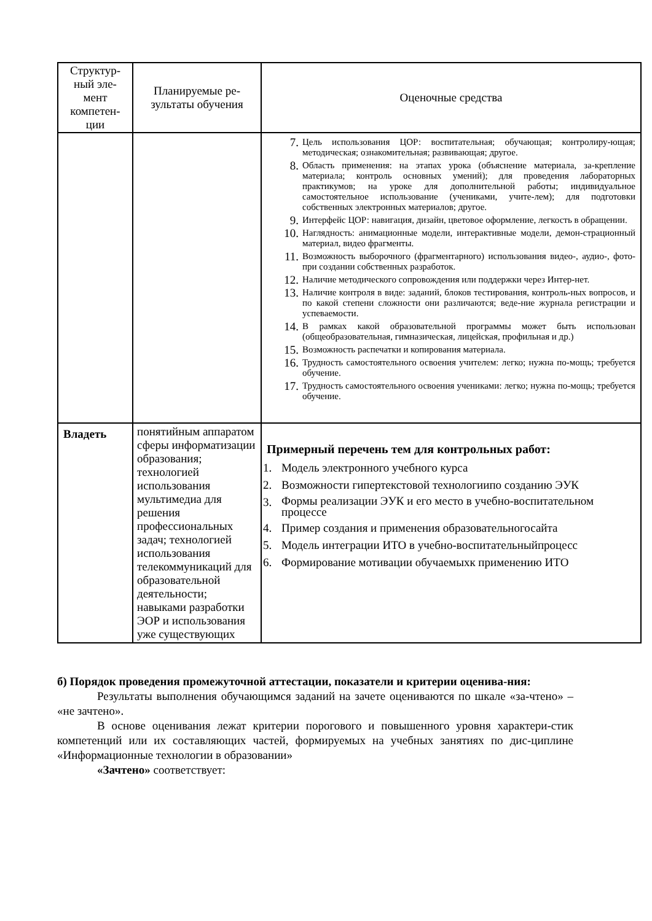| Структур- ный эле- мент компетен- ции | Планируемые ре- зультаты обучения | Оценочные средства |
| --- | --- | --- |
| | | 7. Цель использования ЦОР: воспитательная; обучающая; контролиру-ющая; методическая; ознакомительная; развивающая; другое. 8. Область применения: на этапах урока (объяснение материала, за-крепление материала; контроль основных умений); для проведения лабораторных практикумов; на уроке для дополнительной работы; индивидуальное самостоятельное использование (учениками, учите-лем); для подготовки собственных электронных материалов; другое. 9. Интерфейс ЦОР: навигация, дизайн, цветовое оформление, легкость в обращении. 10. Наглядность: анимационные модели, интерактивные модели, демон-страционный материал, видео фрагменты. 11. Возможность выборочного (фрагментарного) использования видео-, аудио-, фото- при создании собственных разработок. 12. Наличие методического сопровождения или поддержки через Интер-нет. 13. Наличие контроля в виде: заданий, блоков тестирования, контроль-ных вопросов, и по какой степени сложности они различаются; веде-ние журнала регистрации и успеваемости. 14. В рамках какой образовательной программы может быть использован (общеобразовательная, гимназическая, лицейская, профильная и др.) 15. Возможность распечатки и копирования материала. 16. Трудность самостоятельного освоения учителем: легко; нужна по-мощь; требуется обучение. 17. Трудность самостоятельного освоения учениками: легко; нужна по-мощь; требуется обучение. |
| Владеть | понятийным аппаратом сферы информатизации образования; технологией использования мультимедиа для решения профессиональных задач; технологией использования телекоммуникаций для образовательной деятельности; навыками разработки ЭОР и использования уже существующих | Примерный перечень тем для контрольных работ: 1. Модель электронного учебного курса 2. Возможности гипертекстовой технологиипо созданию ЭУК 3. Формы реализации ЭУК и его место в учебно-воспитательном процессе 4. Пример создания и применения образовательногосайта 5. Модель интеграции ИТО в учебно-воспитательныйпроцесс 6. Формирование мотивации обучаемыхк применению ИТО |
б) Порядок проведения промежуточной аттестации, показатели и критерии оценива-ния:
Результаты выполнения обучающимся заданий на зачете оцениваются по шкале «за-чтено» – «не зачтено».
В основе оценивания лежат критерии порогового и повышенного уровня характери-стик компетенций или их составляющих частей, формируемых на учебных занятиях по дис-циплине «Информационные технологии в образовании»
«Зачтено» соответствует: